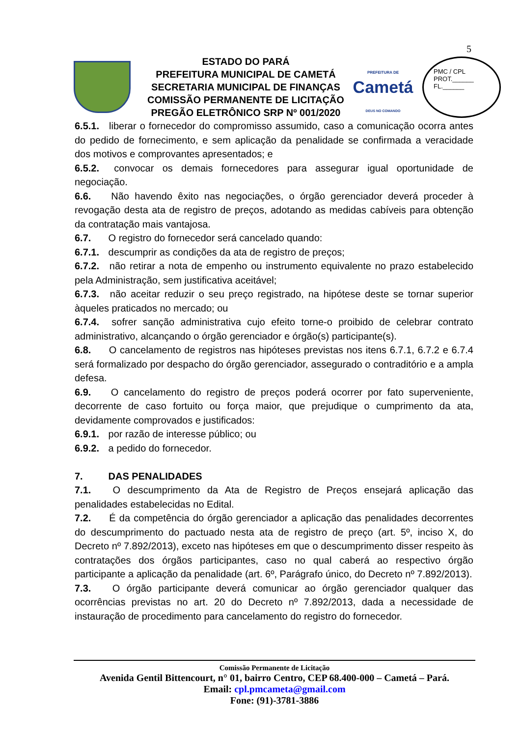5
ESTADO DO PARÁ
PREFEITURA MUNICIPAL DE CAMETÁ
SECRETARIA MUNICIPAL DE FINANÇAS
COMISSÃO PERMANENTE DE LICITAÇÃO
PREGÃO ELETRÔNICO SRP Nº 001/2020
PREFEITURA DE
Cametá
DEUS NO COMANDO
PMC / CPL
PROT.______
FL.______
6.5.1. liberar o fornecedor do compromisso assumido, caso a comunicação ocorra antes do pedido de fornecimento, e sem aplicação da penalidade se confirmada a veracidade dos motivos e comprovantes apresentados; e
6.5.2. convocar os demais fornecedores para assegurar igual oportunidade de negociação.
6.6. Não havendo êxito nas negociações, o órgão gerenciador deverá proceder à revogação desta ata de registro de preços, adotando as medidas cabíveis para obtenção da contratação mais vantajosa.
6.7. O registro do fornecedor será cancelado quando:
6.7.1. descumprir as condições da ata de registro de preços;
6.7.2. não retirar a nota de empenho ou instrumento equivalente no prazo estabelecido pela Administração, sem justificativa aceitável;
6.7.3. não aceitar reduzir o seu preço registrado, na hipótese deste se tornar superior àqueles praticados no mercado; ou
6.7.4. sofrer sanção administrativa cujo efeito torne-o proibido de celebrar contrato administrativo, alcançando o órgão gerenciador e órgão(s) participante(s).
6.8. O cancelamento de registros nas hipóteses previstas nos itens 6.7.1, 6.7.2 e 6.7.4 será formalizado por despacho do órgão gerenciador, assegurado o contraditório e a ampla defesa.
6.9. O cancelamento do registro de preços poderá ocorrer por fato superveniente, decorrente de caso fortuito ou força maior, que prejudique o cumprimento da ata, devidamente comprovados e justificados:
6.9.1. por razão de interesse público; ou
6.9.2. a pedido do fornecedor.
7. DAS PENALIDADES
7.1. O descumprimento da Ata de Registro de Preços ensejará aplicação das penalidades estabelecidas no Edital.
7.2. É da competência do órgão gerenciador a aplicação das penalidades decorrentes do descumprimento do pactuado nesta ata de registro de preço (art. 5º, inciso X, do Decreto nº 7.892/2013), exceto nas hipóteses em que o descumprimento disser respeito às contratações dos órgãos participantes, caso no qual caberá ao respectivo órgão participante a aplicação da penalidade (art. 6º, Parágrafo único, do Decreto nº 7.892/2013).
7.3. O órgão participante deverá comunicar ao órgão gerenciador qualquer das ocorrências previstas no art. 20 do Decreto nº 7.892/2013, dada a necessidade de instauração de procedimento para cancelamento do registro do fornecedor.
Comissão Permanente de Licitação
Avenida Gentil Bittencourt, n° 01, bairro Centro, CEP 68.400-000 – Cametá – Pará.
Email: cpl.pmcameta@gmail.com
Fone: (91)-3781-3886